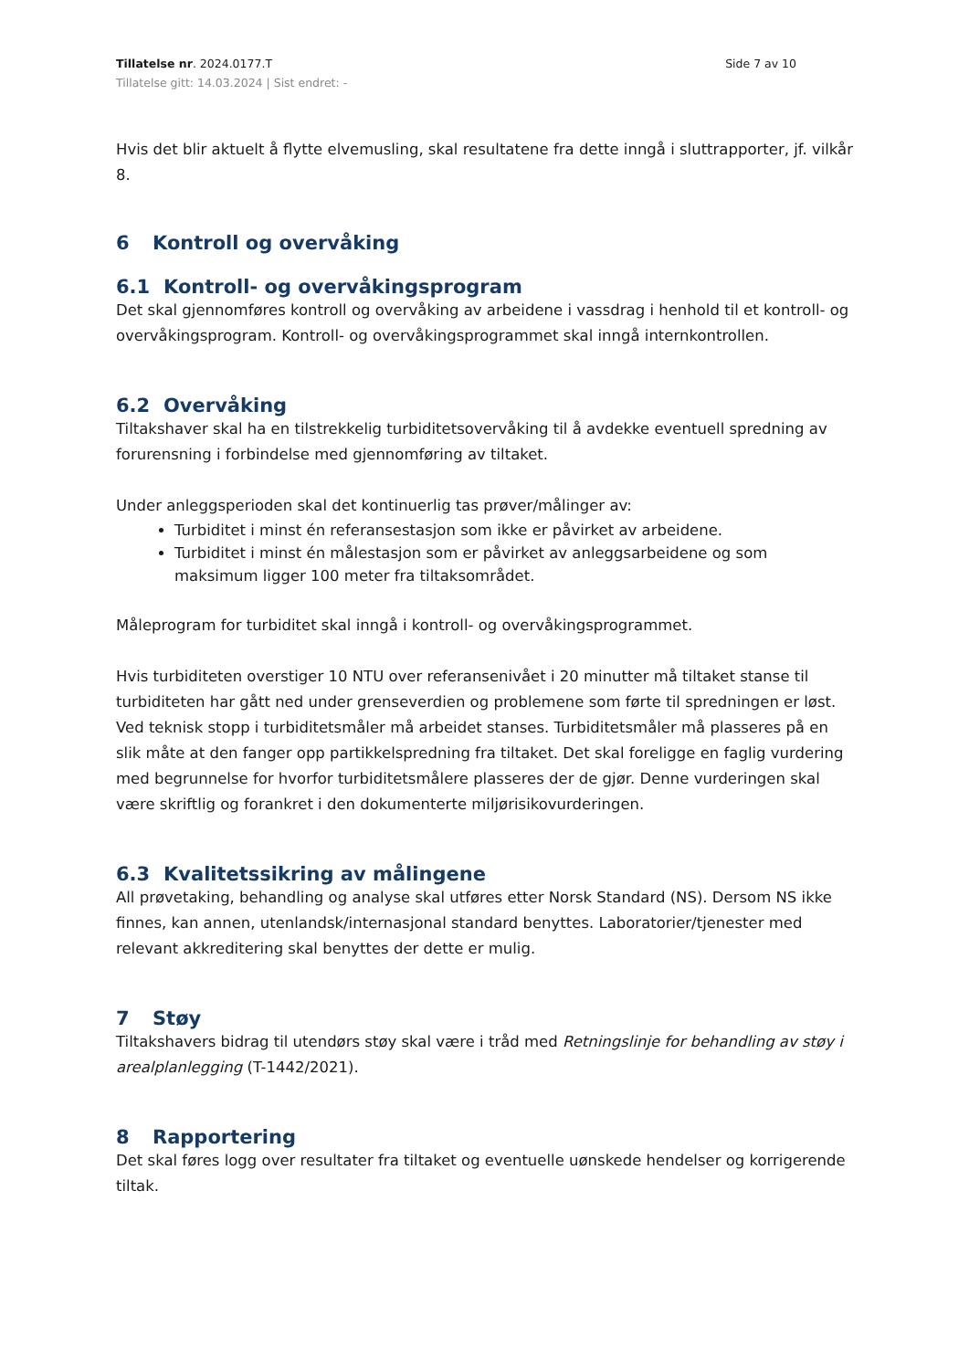Tillatelse nr. 2024.0177.T
Tillatelse gitt: 14.03.2024 | Sist endret: -
Side 7 av 10
Hvis det blir aktuelt å flytte elvemusling, skal resultatene fra dette inngå i sluttrapporter, jf. vilkår 8.
6 Kontroll og overvåking
6.1 Kontroll- og overvåkingsprogram
Det skal gjennomføres kontroll og overvåking av arbeidene i vassdrag i henhold til et kontroll- og overvåkingsprogram. Kontroll- og overvåkingsprogrammet skal inngå internkontrollen.
6.2 Overvåking
Tiltakshaver skal ha en tilstrekkelig turbiditetsovervåking til å avdekke eventuell spredning av forurensning i forbindelse med gjennomføring av tiltaket.
Under anleggsperioden skal det kontinuerlig tas prøver/målinger av:
Turbiditet i minst én referansestasjon som ikke er påvirket av arbeidene.
Turbiditet i minst én målestasjon som er påvirket av anleggsarbeidene og som maksimum ligger 100 meter fra tiltaksområdet.
Måleprogram for turbiditet skal inngå i kontroll- og overvåkingsprogrammet.
Hvis turbiditeten overstiger 10 NTU over referansenivået i 20 minutter må tiltaket stanse til turbiditeten har gått ned under grenseverdien og problemene som førte til spredningen er løst. Ved teknisk stopp i turbiditetsmåler må arbeidet stanses. Turbiditetsmåler må plasseres på en slik måte at den fanger opp partikkelspredning fra tiltaket. Det skal foreligge en faglig vurdering med begrunnelse for hvorfor turbiditetsmålere plasseres der de gjør. Denne vurderingen skal være skriftlig og forankret i den dokumenterte miljørisikovurderingen.
6.3 Kvalitetssikring av målingene
All prøvetaking, behandling og analyse skal utføres etter Norsk Standard (NS). Dersom NS ikke finnes, kan annen, utenlandsk/internasjonal standard benyttes. Laboratorier/tjenester med relevant akkreditering skal benyttes der dette er mulig.
7 Støy
Tiltakshavers bidrag til utendørs støy skal være i tråd med Retningslinje for behandling av støy i arealplanlegging (T-1442/2021).
8 Rapportering
Det skal føres logg over resultater fra tiltaket og eventuelle uønskede hendelser og korrigerende tiltak.